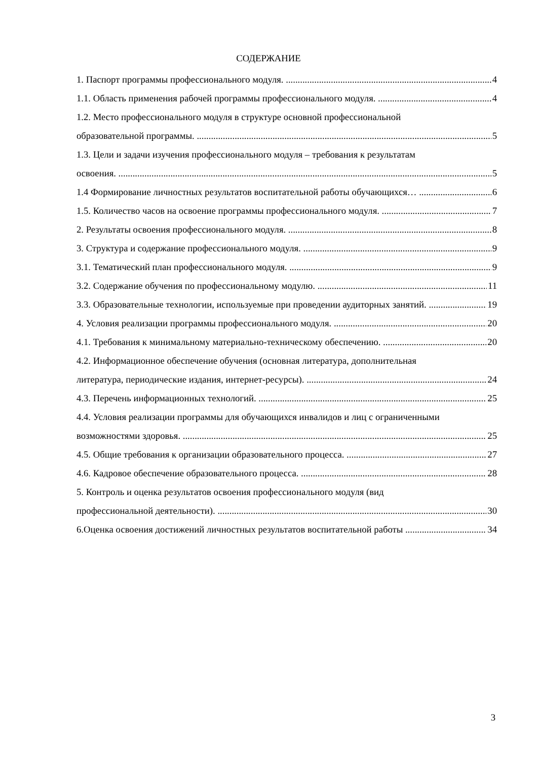СОДЕРЖАНИЕ
1. Паспорт программы профессионального модуля. 4
1.1. Область применения рабочей программы профессионального модуля. 4
1.2. Место профессионального модуля в структуре основной профессиональной
образовательной программы. 5
1.3. Цели и задачи изучения профессионального модуля – требования к результатам
освоения. 5
1.4 Формирование личностных результатов воспитательной работы обучающихся… 6
1.5. Количество часов на освоение программы профессионального модуля. 7
2. Результаты освоения профессионального модуля. 8
3. Структура и содержание профессионального модуля. 9
3.1. Тематический план профессионального модуля. 9
3.2. Содержание обучения по профессиональному модулю. 11
3.3. Образовательные технологии, используемые при проведении аудиторных занятий. 19
4. Условия реализации программы профессионального модуля. 20
4.1. Требования к минимальному материально-техническому обеспечению. 20
4.2. Информационное обеспечение обучения (основная литература, дополнительная
литература, периодические издания, интернет-ресурсы). 24
4.3. Перечень информационных технологий. 25
4.4. Условия реализации программы для обучающихся инвалидов и лиц с ограниченными
возможностями здоровья. 25
4.5. Общие требования к организации образовательного процесса. 27
4.6. Кадровое обеспечение образовательного процесса. 28
5. Контроль и оценка результатов освоения профессионального модуля (вид
профессиональной деятельности). 30
6.Оценка освоения достижений личностных результатов воспитательной работы 34
3